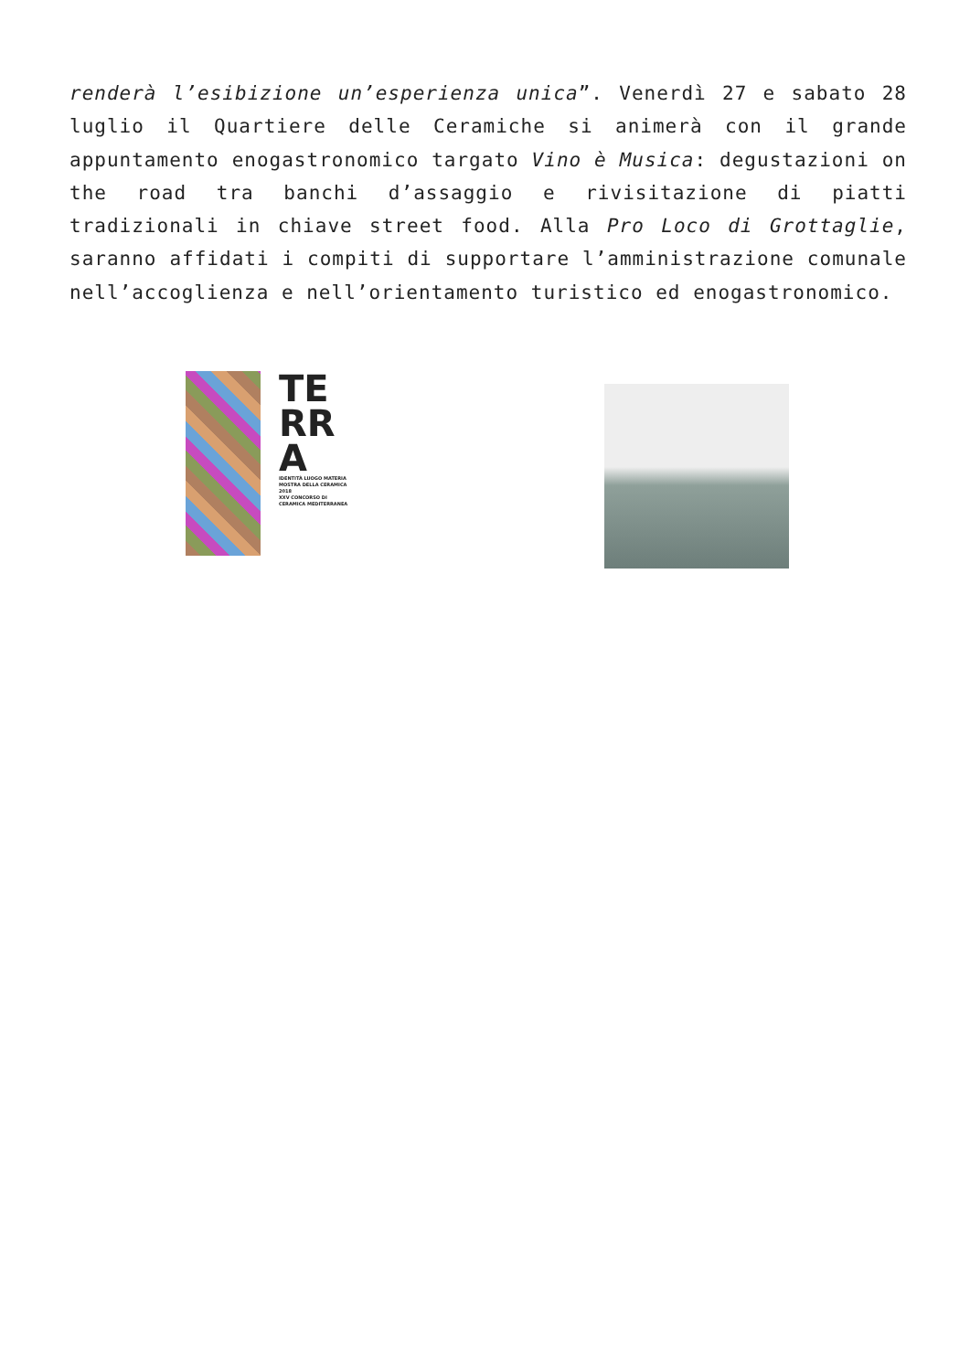renderà l’esibizione un’esperienza unica”. Venerdì 27 e sabato 28 luglio il Quartiere delle Ceramiche si animerà con il grande appuntamento enogastronomico targato Vino è Musica: degustazioni on the road tra banchi d’assaggio e rivisitazione di piatti tradizionali in chiave street food. Alla Pro Loco di Grottaglie, saranno affidati i compiti di supportare l’amministrazione comunale nell’accoglienza e nell’orientamento turistico ed enogastronomico.
TE
RR
A
IDENTITÀ LUOGO MATERIA
MOSTRA DELLA CERAMICA 2018
XXV CONCORSO DI CERAMICA MEDITERRANEA